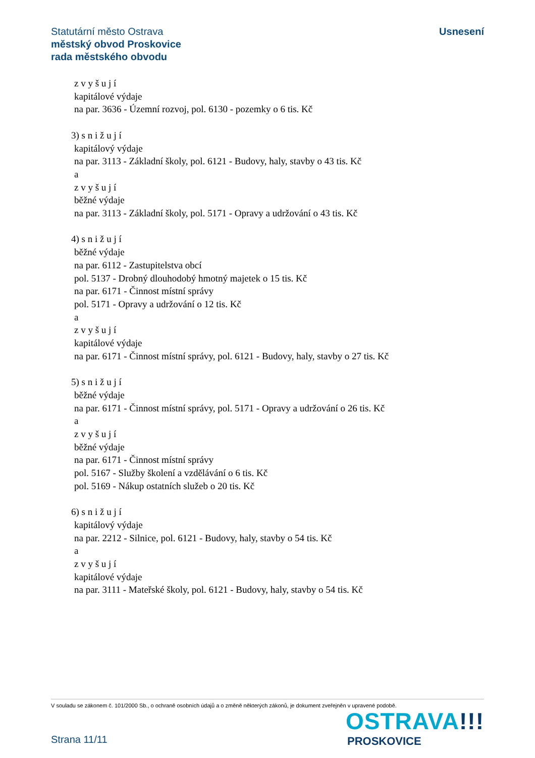Usnesení
Statutární město Ostrava
městský obvod Proskovice
rada městského obvodu
z v y š u j í
kapitálové výdaje
na par. 3636 - Územní rozvoj, pol. 6130 - pozemky o 6 tis. Kč
3) s n i ž u j í
kapitálový výdaje
na par. 3113 - Základní školy, pol. 6121 - Budovy, haly, stavby o 43 tis. Kč
a
z v y š u j í
běžné výdaje
na par. 3113 - Základní školy, pol. 5171 - Opravy a udržování o 43 tis. Kč
4) s n i ž u j í
běžné výdaje
na par. 6112 - Zastupitelstva obcí
pol. 5137 - Drobný dlouhodobý hmotný majetek o 15 tis. Kč
na par. 6171 - Činnost místní správy
pol. 5171 - Opravy a udržování o 12 tis. Kč
a
z v y š u j í
kapitálové výdaje
na par. 6171 - Činnost místní správy, pol. 6121 - Budovy, haly, stavby o 27 tis. Kč
5) s n i ž u j í
běžné výdaje
na par. 6171 - Činnost místní správy, pol. 5171 - Opravy a udržování o 26 tis. Kč
a
z v y š u j í
běžné výdaje
na par. 6171 - Činnost místní správy
pol. 5167 - Služby školení a vzdělávání o 6 tis. Kč
pol. 5169 - Nákup ostatních služeb o 20 tis. Kč
6) s n i ž u j í
kapitálový výdaje
na par. 2212 - Silnice, pol. 6121 - Budovy, haly, stavby o 54 tis. Kč
a
z v y š u j í
kapitálové výdaje
na par. 3111 - Mateřské školy, pol. 6121 - Budovy, haly, stavby o 54 tis. Kč
V souladu se zákonem č. 101/2000 Sb., o ochraně osobních údajů a o změně některých zákonů, je dokument zveřejněn v upravené podobě.
Strana 11/11
OSTRAVA!!!
PROSKOVICE